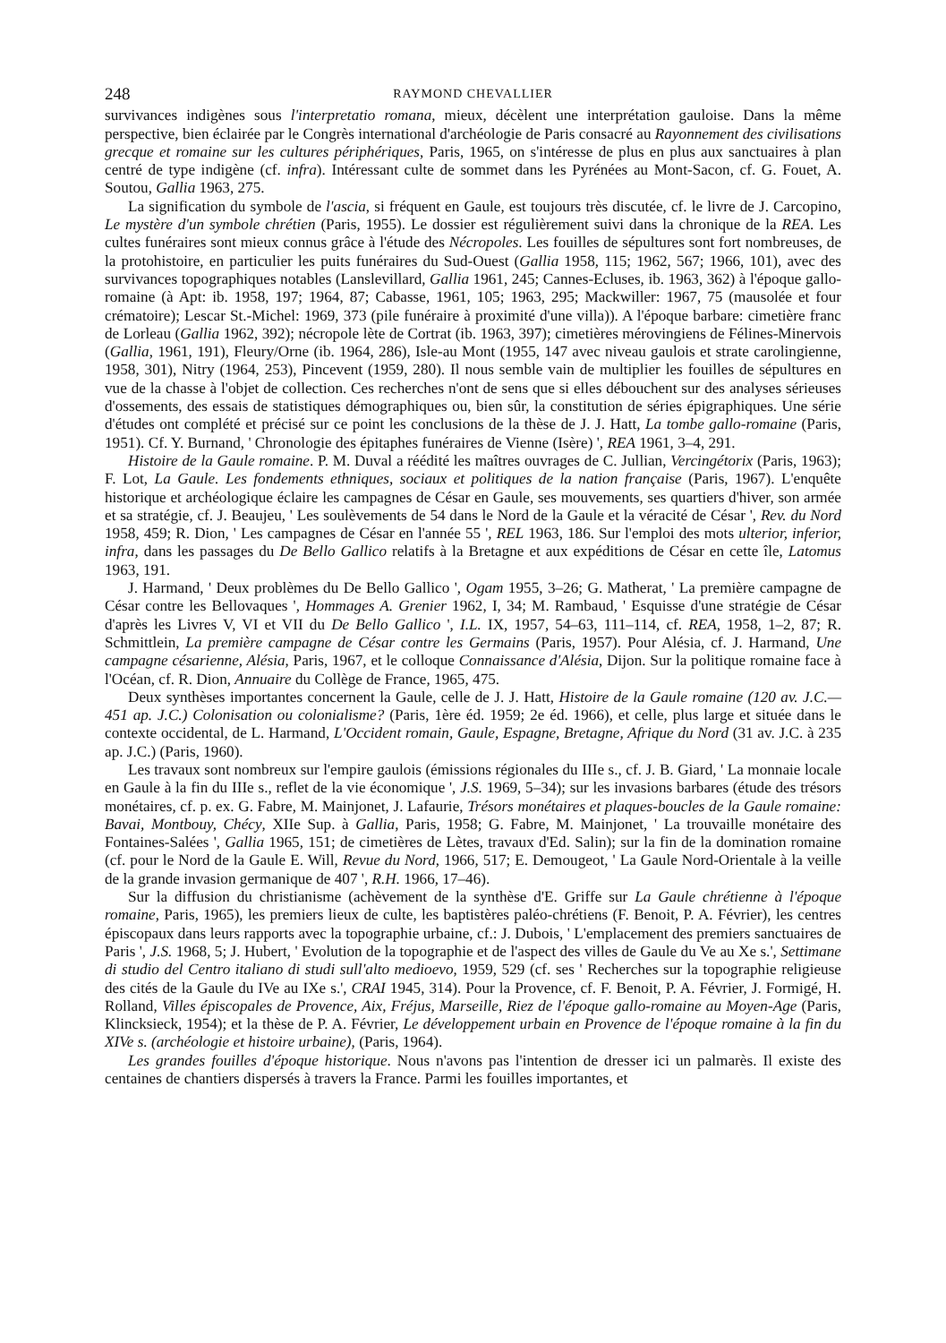248 RAYMOND CHEVALLIER
survivances indigènes sous l'interpretatio romana, mieux, décèlent une interprétation gauloise. Dans la même perspective, bien éclairée par le Congrès international d'archéologie de Paris consacré au Rayonnement des civilisations grecque et romaine sur les cultures périphériques, Paris, 1965, on s'intéresse de plus en plus aux sanctuaires à plan centré de type indigène (cf. infra). Intéressant culte de sommet dans les Pyrénées au Mont-Sacon, cf. G. Fouet, A. Soutou, Gallia 1963, 275.
La signification du symbole de l'ascia, si fréquent en Gaule, est toujours très discutée, cf. le livre de J. Carcopino, Le mystère d'un symbole chrétien (Paris, 1955). Le dossier est régulièrement suivi dans la chronique de la REA. Les cultes funéraires sont mieux connus grâce à l'étude des Nécropoles. Les fouilles de sépultures sont fort nombreuses, de la protohistoire, en particulier les puits funéraires du Sud-Ouest (Gallia 1958, 115; 1962, 567; 1966, 101), avec des survivances topographiques notables (Lanslevillard, Gallia 1961, 245; Cannes-Ecluses, ib. 1963, 362) à l'époque gallo-romaine (à Apt: ib. 1958, 197; 1964, 87; Cabasse, 1961, 105; 1963, 295; Mackwiller: 1967, 75 (mausolée et four crématoire); Lescar St.-Michel: 1969, 373 (pile funéraire à proximité d'une villa)). A l'époque barbare: cimetière franc de Lorleau (Gallia 1962, 392); nécropole lète de Cortrat (ib. 1963, 397); cimetières mérovingiens de Félines-Minervois (Gallia, 1961, 191), Fleury/Orne (ib. 1964, 286), Isle-au Mont (1955, 147 avec niveau gaulois et strate carolingienne, 1958, 301), Nitry (1964, 253), Pincevent (1959, 280). Il nous semble vain de multiplier les fouilles de sépultures en vue de la chasse à l'objet de collection. Ces recherches n'ont de sens que si elles débouchent sur des analyses sérieuses d'ossements, des essais de statistiques démographiques ou, bien sûr, la constitution de séries épigraphiques. Une série d'études ont complété et précisé sur ce point les conclusions de la thèse de J. J. Hatt, La tombe gallo-romaine (Paris, 1951). Cf. Y. Burnand, ' Chronologie des épitaphes funéraires de Vienne (Isère) ', REA 1961, 3–4, 291.
Histoire de la Gaule romaine. P. M. Duval a réédité les maîtres ouvrages de C. Jullian, Vercingétorix (Paris, 1963); F. Lot, La Gaule. Les fondements ethniques, sociaux et politiques de la nation française (Paris, 1967). L'enquête historique et archéologique éclaire les campagnes de César en Gaule, ses mouvements, ses quartiers d'hiver, son armée et sa stratégie, cf. J. Beaujeu, ' Les soulèvements de 54 dans le Nord de la Gaule et la véracité de César ', Rev. du Nord 1958, 459; R. Dion, ' Les campagnes de César en l'année 55 ', REL 1963, 186. Sur l'emploi des mots ulterior, inferior, infra, dans les passages du De Bello Gallico relatifs à la Bretagne et aux expéditions de César en cette île, Latomus 1963, 191.
J. Harmand, ' Deux problèmes du De Bello Gallico ', Ogam 1955, 3–26; G. Matherat, ' La première campagne de César contre les Bellovaques ', Hommages A. Grenier 1962, I, 34; M. Rambaud, ' Esquisse d'une stratégie de César d'après les Livres V, VI et VII du De Bello Gallico ', I.L. IX, 1957, 54–63, 111–114, cf. REA, 1958, 1–2, 87; R. Schmittlein, La première campagne de César contre les Germains (Paris, 1957). Pour Alésia, cf. J. Harmand, Une campagne césarienne, Alésia, Paris, 1967, et le colloque Connaissance d'Alésia, Dijon. Sur la politique romaine face à l'Océan, cf. R. Dion, Annuaire du Collège de France, 1965, 475.
Deux synthèses importantes concernent la Gaule, celle de J. J. Hatt, Histoire de la Gaule romaine (120 av. J.C.—451 ap. J.C.) Colonisation ou colonialisme? (Paris, 1ère éd. 1959; 2e éd. 1966), et celle, plus large et située dans le contexte occidental, de L. Harmand, L'Occident romain, Gaule, Espagne, Bretagne, Afrique du Nord (31 av. J.C. à 235 ap. J.C.) (Paris, 1960).
Les travaux sont nombreux sur l'empire gaulois (émissions régionales du IIIe s., cf. J. B. Giard, ' La monnaie locale en Gaule à la fin du IIIe s., reflet de la vie économique ', J.S. 1969, 5–34); sur les invasions barbares (étude des trésors monétaires, cf. p. ex. G. Fabre, M. Mainjonet, J. Lafaurie, Trésors monétaires et plaques-boucles de la Gaule romaine: Bavai, Montbouy, Chécy, XIIe Sup. à Gallia, Paris, 1958; G. Fabre, M. Mainjonet, ' La trouvaille monétaire des Fontaines-Salées ', Gallia 1965, 151; de cimetières de Lètes, travaux d'Ed. Salin); sur la fin de la domination romaine (cf. pour le Nord de la Gaule E. Will, Revue du Nord, 1966, 517; E. Demougeot, ' La Gaule Nord-Orientale à la veille de la grande invasion germanique de 407 ', R.H. 1966, 17–46).
Sur la diffusion du christianisme (achèvement de la synthèse d'E. Griffe sur La Gaule chrétienne à l'époque romaine, Paris, 1965), les premiers lieux de culte, les baptistères paléo-chrétiens (F. Benoit, P. A. Février), les centres épiscopaux dans leurs rapports avec la topographie urbaine, cf.: J. Dubois, ' L'emplacement des premiers sanctuaires de Paris ', J.S. 1968, 5; J. Hubert, ' Evolution de la topographie et de l'aspect des villes de Gaule du Ve au Xe s.', Settimane di studio del Centro italiano di studi sull'alto medioevo, 1959, 529 (cf. ses ' Recherches sur la topographie religieuse des cités de la Gaule du IVe au IXe s.', CRAI 1945, 314). Pour la Provence, cf. F. Benoit, P. A. Février, J. Formigé, H. Rolland, Villes épiscopales de Provence, Aix, Fréjus, Marseille, Riez de l'époque gallo-romaine au Moyen-Age (Paris, Klincksieck, 1954); et la thèse de P. A. Février, Le développement urbain en Provence de l'époque romaine à la fin du XIVe s. (archéologie et histoire urbaine), (Paris, 1964).
Les grandes fouilles d'époque historique. Nous n'avons pas l'intention de dresser ici un palmarès. Il existe des centaines de chantiers dispersés à travers la France. Parmi les fouilles importantes, et